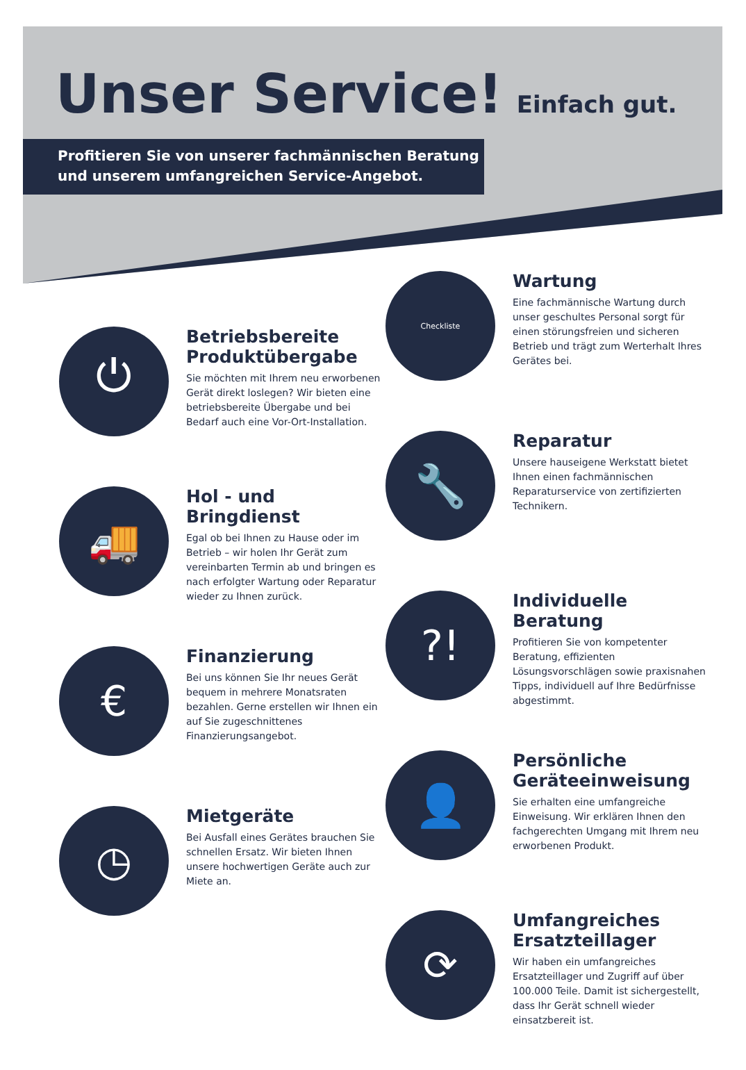Unser Service!
Einfach gut.
Profitieren Sie von unserer fachmännischen Beratung
und unserem umfangreichen Service-Angebot.
⏻
Betriebsbereite Produktübergabe
Sie möchten mit Ihrem neu erworbenen Gerät direkt loslegen? Wir bieten eine betriebsbereite Übergabe und bei Bedarf auch eine Vor-Ort-Installation.
🚚
Hol - und Bringdienst
Egal ob bei Ihnen zu Hause oder im Betrieb – wir holen Ihr Gerät zum vereinbarten Termin ab und bringen es nach erfolgter Wartung oder Reparatur wieder zu Ihnen zurück.
€
Finanzierung
Bei uns können Sie Ihr neues Gerät bequem in mehrere Monatsraten bezahlen. Gerne erstellen wir Ihnen ein auf Sie zugeschnittenes Finanzierungsangebot.
◷
Mietgeräte
Bei Ausfall eines Gerätes brauchen Sie schnellen Ersatz. Wir bieten Ihnen unsere hochwertigen Geräte auch zur Miete an.
Checkliste
Wartung
Eine fachmännische Wartung durch unser geschultes Personal sorgt für einen störungsfreien und sicheren Betrieb und trägt zum Werterhalt Ihres Gerätes bei.
🔧
Reparatur
Unsere hauseigene Werkstatt bietet Ihnen einen fachmännischen Reparaturservice von zertifizierten Technikern.
?!
Individuelle Beratung
Profitieren Sie von kompetenter Beratung, effizienten Lösungsvorschlägen sowie praxisnahen Tipps, individuell auf Ihre Bedürfnisse abgestimmt.
👤
Persönliche Geräteeinweisung
Sie erhalten eine umfangreiche Einweisung. Wir erklären Ihnen den fachgerechten Umgang mit Ihrem neu erworbenen Produkt.
⟳
Umfangreiches Ersatzteillager
Wir haben ein umfangreiches Ersatzteillager und Zugriff auf über 100.000 Teile. Damit ist sichergestellt, dass Ihr Gerät schnell wieder einsatzbereit ist.